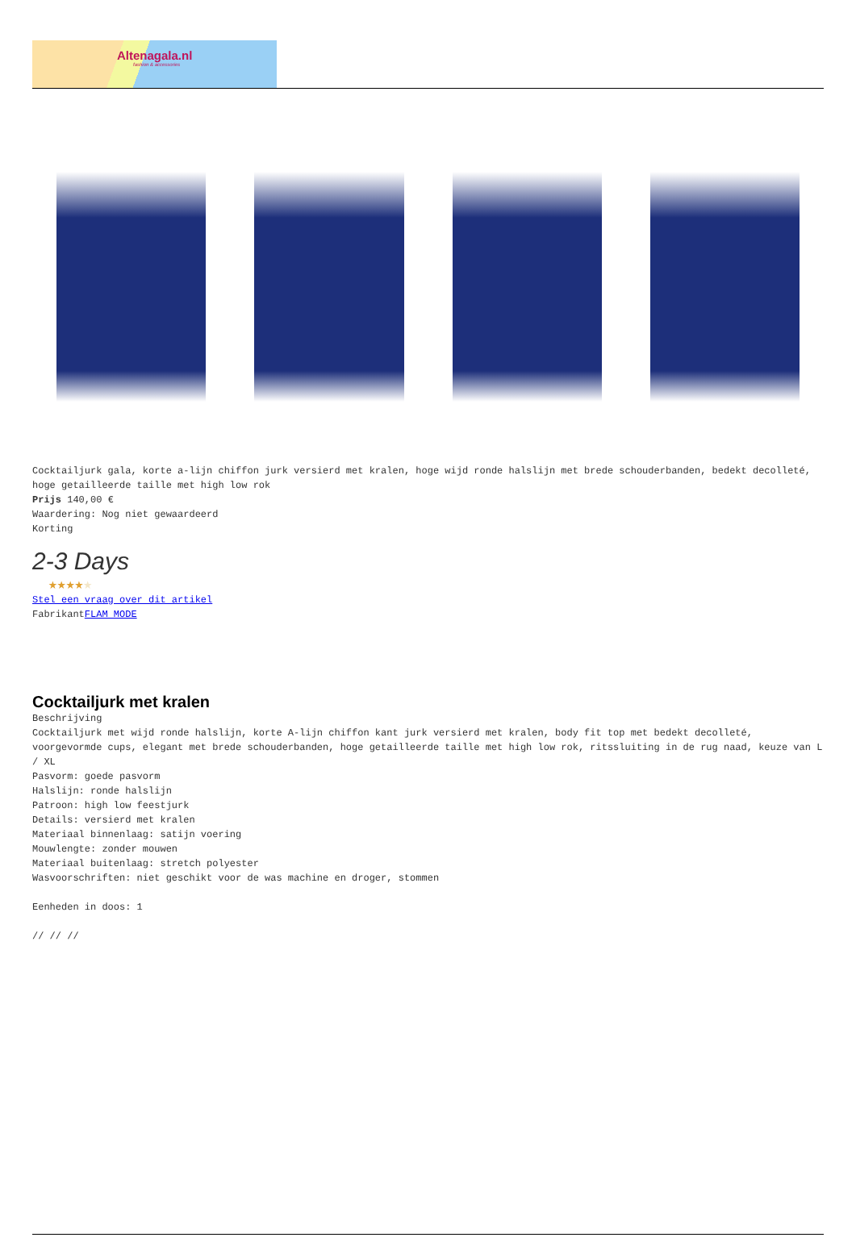Altenagala.nl
fashion & accessories
Cocktailjurk gala, korte a-lijn chiffon jurk versierd met kralen, hoge wijd ronde halslijn met brede schouderbanden, bedekt decolleté, hoge getailleerde taille met high low rok
Prijs 140,00 €
Waardering: Nog niet gewaardeerd
Korting
2-3 Days
★★★★★
Stel een vraag over dit artikel
FabrikantFLAM MODE
Cocktailjurk met kralen
Beschrijving
Cocktailjurk met wijd ronde halslijn, korte A-lijn chiffon kant jurk versierd met kralen, body fit top met bedekt decolleté, voorgevormde cups, elegant met brede schouderbanden, hoge getailleerde taille met high low rok, ritssluiting in de rug naad, keuze van L / XL
Pasvorm: goede pasvorm
Halslijn: ronde halslijn
Patroon: high low feestjurk
Details: versierd met kralen
Materiaal binnenlaag: satijn voering
Mouwlengte: zonder mouwen
Materiaal buitenlaag: stretch polyester
Wasvoorschriften: niet geschikt voor de was machine en droger, stommen
Eenheden in doos: 1
// // //